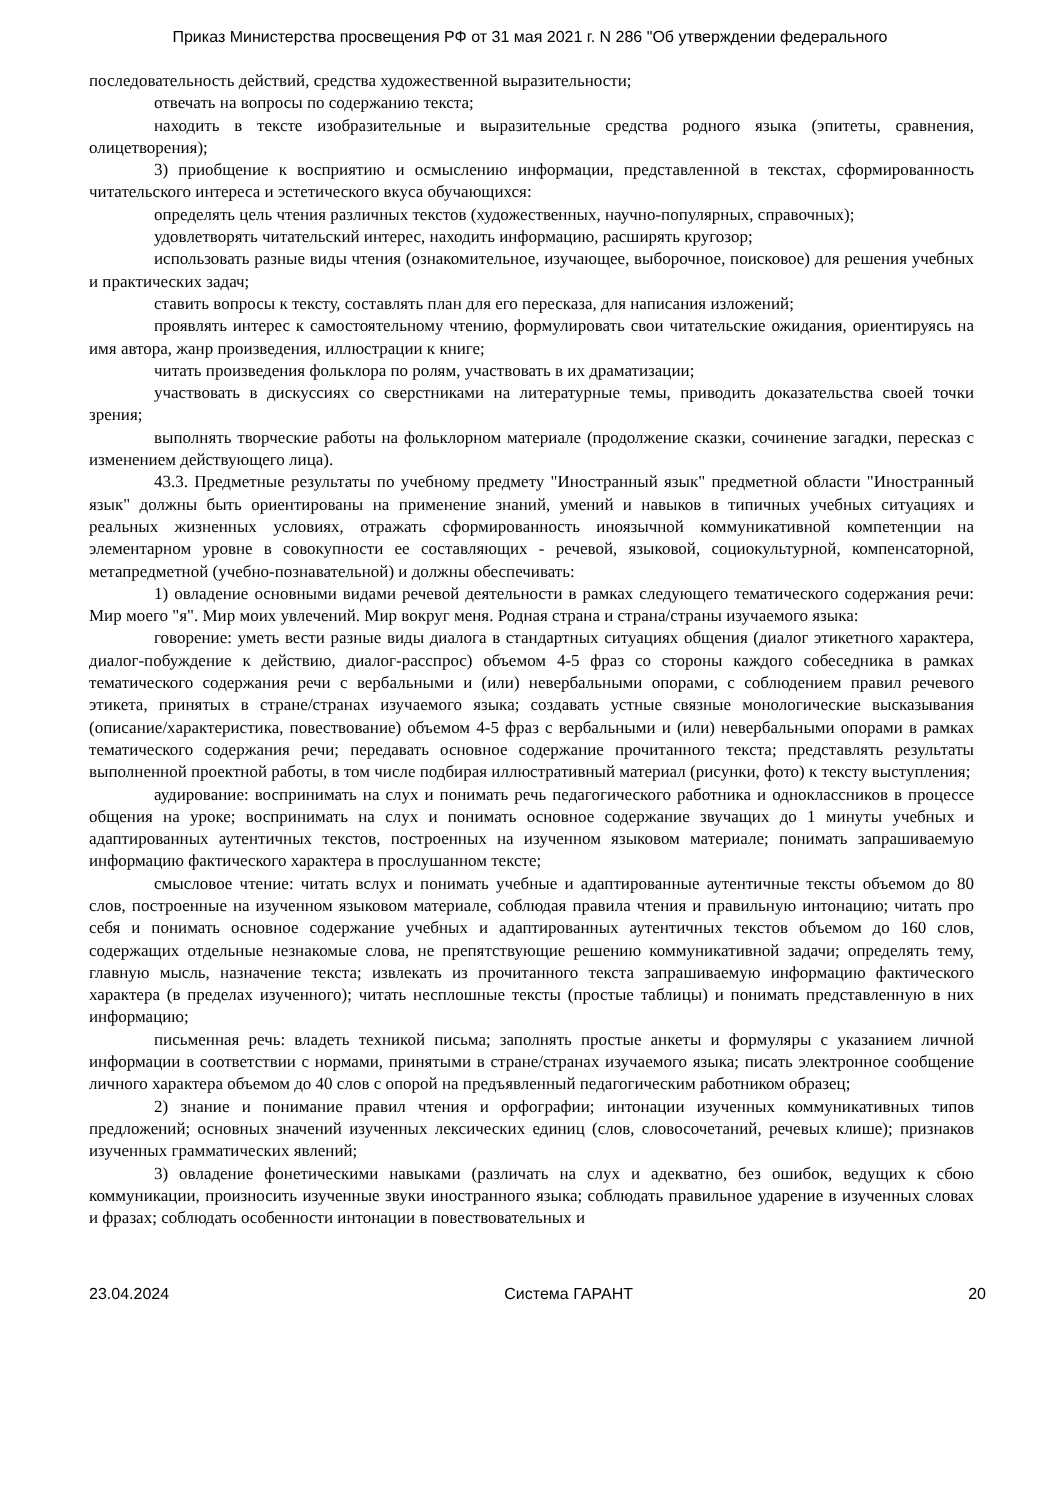Приказ Министерства просвещения РФ от 31 мая 2021 г. N 286 "Об утверждении федерального
последовательность действий, средства художественной выразительности;
отвечать на вопросы по содержанию текста;
находить в тексте изобразительные и выразительные средства родного языка (эпитеты, сравнения, олицетворения);
3) приобщение к восприятию и осмыслению информации, представленной в текстах, сформированность читательского интереса и эстетического вкуса обучающихся:
определять цель чтения различных текстов (художественных, научно-популярных, справочных);
удовлетворять читательский интерес, находить информацию, расширять кругозор;
использовать разные виды чтения (ознакомительное, изучающее, выборочное, поисковое) для решения учебных и практических задач;
ставить вопросы к тексту, составлять план для его пересказа, для написания изложений;
проявлять интерес к самостоятельному чтению, формулировать свои читательские ожидания, ориентируясь на имя автора, жанр произведения, иллюстрации к книге;
читать произведения фольклора по ролям, участвовать в их драматизации;
участвовать в дискуссиях со сверстниками на литературные темы, приводить доказательства своей точки зрения;
выполнять творческие работы на фольклорном материале (продолжение сказки, сочинение загадки, пересказ с изменением действующего лица).
43.3. Предметные результаты по учебному предмету "Иностранный язык" предметной области "Иностранный язык" должны быть ориентированы на применение знаний, умений и навыков в типичных учебных ситуациях и реальных жизненных условиях, отражать сформированность иноязычной коммуникативной компетенции на элементарном уровне в совокупности ее составляющих - речевой, языковой, социокультурной, компенсаторной, метапредметной (учебно-познавательной) и должны обеспечивать:
1) овладение основными видами речевой деятельности в рамках следующего тематического содержания речи: Мир моего "я". Мир моих увлечений. Мир вокруг меня. Родная страна и страна/страны изучаемого языка:
говорение: уметь вести разные виды диалога в стандартных ситуациях общения (диалог этикетного характера, диалог-побуждение к действию, диалог-расспрос) объемом 4-5 фраз со стороны каждого собеседника в рамках тематического содержания речи с вербальными и (или) невербальными опорами, с соблюдением правил речевого этикета, принятых в стране/странах изучаемого языка; создавать устные связные монологические высказывания (описание/характеристика, повествование) объемом 4-5 фраз с вербальными и (или) невербальными опорами в рамках тематического содержания речи; передавать основное содержание прочитанного текста; представлять результаты выполненной проектной работы, в том числе подбирая иллюстративный материал (рисунки, фото) к тексту выступления;
аудирование: воспринимать на слух и понимать речь педагогического работника и одноклассников в процессе общения на уроке; воспринимать на слух и понимать основное содержание звучащих до 1 минуты учебных и адаптированных аутентичных текстов, построенных на изученном языковом материале; понимать запрашиваемую информацию фактического характера в прослушанном тексте;
смысловое чтение: читать вслух и понимать учебные и адаптированные аутентичные тексты объемом до 80 слов, построенные на изученном языковом материале, соблюдая правила чтения и правильную интонацию; читать про себя и понимать основное содержание учебных и адаптированных аутентичных текстов объемом до 160 слов, содержащих отдельные незнакомые слова, не препятствующие решению коммуникативной задачи; определять тему, главную мысль, назначение текста; извлекать из прочитанного текста запрашиваемую информацию фактического характера (в пределах изученного); читать несплошные тексты (простые таблицы) и понимать представленную в них информацию;
письменная речь: владеть техникой письма; заполнять простые анкеты и формуляры с указанием личной информации в соответствии с нормами, принятыми в стране/странах изучаемого языка; писать электронное сообщение личного характера объемом до 40 слов с опорой на предъявленный педагогическим работником образец;
2) знание и понимание правил чтения и орфографии; интонации изученных коммуникативных типов предложений; основных значений изученных лексических единиц (слов, словосочетаний, речевых клише); признаков изученных грамматических явлений;
3) овладение фонетическими навыками (различать на слух и адекватно, без ошибок, ведущих к сбою коммуникации, произносить изученные звуки иностранного языка; соблюдать правильное ударение в изученных словах и фразах; соблюдать особенности интонации в повествовательных и
23.04.2024 Система ГАРАНТ 20